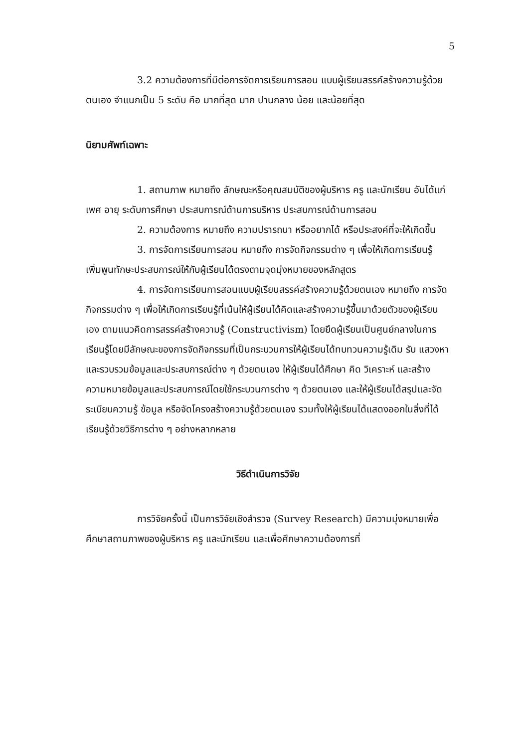5
3.2 ความต้องการที่มีต่อการจัดการเรียนการสอน แบบผู้เรียนสรรค์สร้างความรู้ด้วยตนเอง จำแนกเป็น 5 ระดับ คือ มากที่สุด มาก ปานกลาง น้อย และน้อยที่สุด
นิยามศัพท์เฉพาะ
1. สถานภาพ หมายถึง ลักษณะหรือคุณสมบัติของผู้บริหาร ครู และนักเรียน อันได้แก่ เพศ อายุ ระดับการศึกษา ประสบการณ์ด้านการบริหาร ประสบการณ์ด้านการสอน
2. ความต้องการ หมายถึง ความปรารถนา หรืออยากได้ หรือประสงค์ที่จะให้เกิดขึ้น
3. การจัดการเรียนการสอน หมายถึง การจัดกิจกรรมต่าง ๆ เพื่อให้เกิดการเรียนรู้ เพิ่มพูนทักษะประสบการณ์ให้กับผู้เรียนได้ตรงตามจุดมุ่งหมายของหลักสูตร
4. การจัดการเรียนการสอนแบบผู้เรียนสรรค์สร้างความรู้ด้วยตนเอง หมายถึง การจัดกิจกรรมต่าง ๆ เพื่อให้เกิดการเรียนรู้ที่เน้นให้ผู้เรียนได้คิดและสร้างความรู้ขึ้นมาด้วยตัวของผู้เรียนเอง ตามแนวคิดการสรรค์สร้างความรู้ (Constructivism) โดยยึดผู้เรียนเป็นศูนย์กลางในการเรียนรู้โดยมีลักษณะของการจัดกิจกรรมที่เป็นกระบวนการให้ผู้เรียนได้ทบทวนความรู้เดิม รับ แสวงหา และรวบรวมข้อมูลและประสบการณ์ต่าง ๆ ด้วยตนเอง ให้ผู้เรียนได้ศึกษา คิด วิเคราะห์ และสร้างความหมายข้อมูลและประสบการณ์โดยใช้กระบวนการต่าง ๆ ด้วยตนเอง และให้ผู้เรียนได้สรุปและจัดระเบียบความรู้ ข้อมูล หรือจัดโครงสร้างความรู้ด้วยตนเอง รวมทั้งให้ผู้เรียนได้แสดงออกในสิ่งที่ได้เรียนรู้ด้วยวิธีการต่าง ๆ อย่างหลากหลาย
วิธีดำเนินการวิจัย
การวิจัยครั้งนี้ เป็นการวิจัยเชิงสำรวจ (Survey Research) มีความมุ่งหมายเพื่อศึกษาสถานภาพของผู้บริหาร ครู และนักเรียน และเพื่อศึกษาความต้องการที่